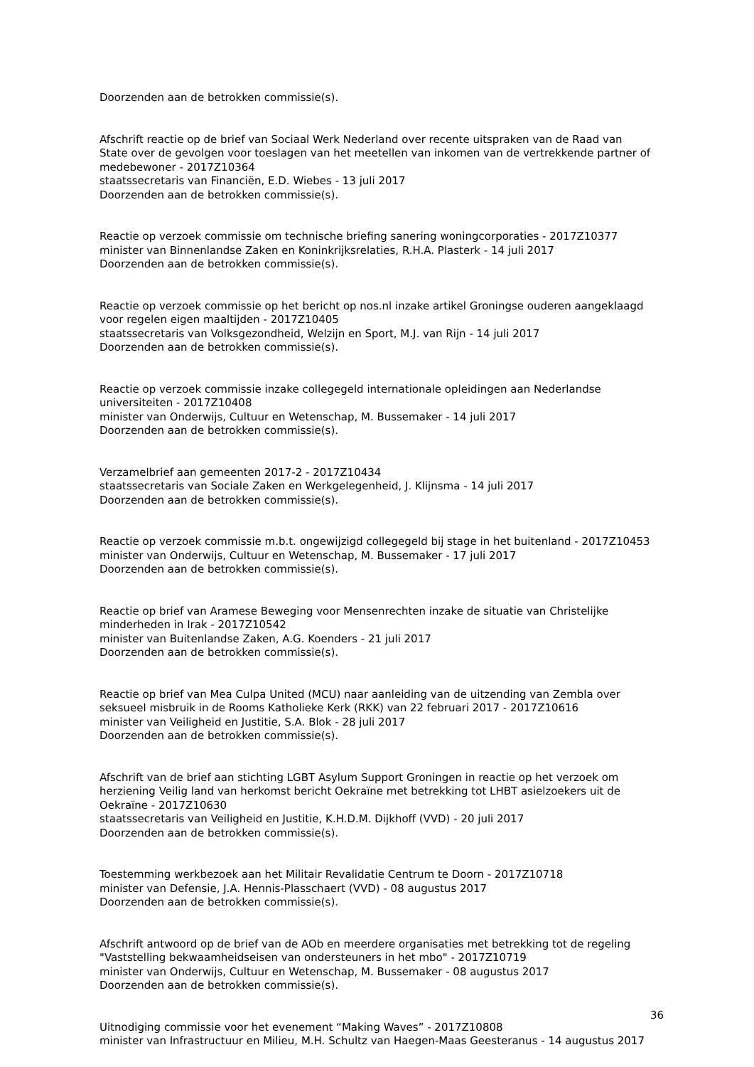Doorzenden aan de betrokken commissie(s).
Afschrift reactie op de brief van Sociaal Werk Nederland over recente uitspraken van de Raad van State over de gevolgen voor toeslagen van het meetellen van inkomen van de vertrekkende partner of medebewoner - 2017Z10364
staatssecretaris van Financiën, E.D. Wiebes - 13 juli 2017
Doorzenden aan de betrokken commissie(s).
Reactie op verzoek commissie om technische briefing sanering woningcorporaties - 2017Z10377
minister van Binnenlandse Zaken en Koninkrijksrelaties, R.H.A. Plasterk - 14 juli 2017
Doorzenden aan de betrokken commissie(s).
Reactie op verzoek commissie op het bericht op nos.nl inzake artikel Groningse ouderen aangeklaagd voor regelen eigen maaltijden - 2017Z10405
staatssecretaris van Volksgezondheid, Welzijn en Sport, M.J. van Rijn - 14 juli 2017
Doorzenden aan de betrokken commissie(s).
Reactie op verzoek commissie inzake collegegeld internationale opleidingen aan Nederlandse universiteiten - 2017Z10408
minister van Onderwijs, Cultuur en Wetenschap, M. Bussemaker - 14 juli 2017
Doorzenden aan de betrokken commissie(s).
Verzamelbrief aan gemeenten 2017-2 - 2017Z10434
staatssecretaris van Sociale Zaken en Werkgelegenheid, J. Klijnsma - 14 juli 2017
Doorzenden aan de betrokken commissie(s).
Reactie op verzoek commissie m.b.t. ongewijzigd collegegeld bij stage in het buitenland - 2017Z10453
minister van Onderwijs, Cultuur en Wetenschap, M. Bussemaker - 17 juli 2017
Doorzenden aan de betrokken commissie(s).
Reactie op brief van Aramese Beweging voor Mensenrechten inzake de situatie van Christelijke minderheden in Irak - 2017Z10542
minister van Buitenlandse Zaken, A.G. Koenders - 21 juli 2017
Doorzenden aan de betrokken commissie(s).
Reactie op brief van Mea Culpa United (MCU) naar aanleiding van de uitzending van Zembla over seksueel misbruik in de Rooms Katholieke Kerk (RKK) van 22 februari 2017 - 2017Z10616
minister van Veiligheid en Justitie, S.A. Blok - 28 juli 2017
Doorzenden aan de betrokken commissie(s).
Afschrift van de brief aan stichting LGBT Asylum Support Groningen in reactie op het verzoek om herziening Veilig land van herkomst bericht Oekraïne met betrekking tot LHBT asielzoekers uit de Oekraïne - 2017Z10630
staatssecretaris van Veiligheid en Justitie, K.H.D.M. Dijkhoff (VVD) - 20 juli 2017
Doorzenden aan de betrokken commissie(s).
Toestemming werkbezoek aan het Militair Revalidatie Centrum te Doorn - 2017Z10718
minister van Defensie, J.A. Hennis-Plasschaert (VVD) - 08 augustus 2017
Doorzenden aan de betrokken commissie(s).
Afschrift antwoord op de brief van de AOb en meerdere organisaties met betrekking tot de regeling "Vaststelling bekwaamheidseisen van ondersteuners in het mbo" - 2017Z10719
minister van Onderwijs, Cultuur en Wetenschap, M. Bussemaker - 08 augustus 2017
Doorzenden aan de betrokken commissie(s).
Uitnodiging commissie voor het evenement “Making Waves” - 2017Z10808
minister van Infrastructuur en Milieu, M.H. Schultz van Haegen-Maas Geesteranus - 14 augustus 2017
36